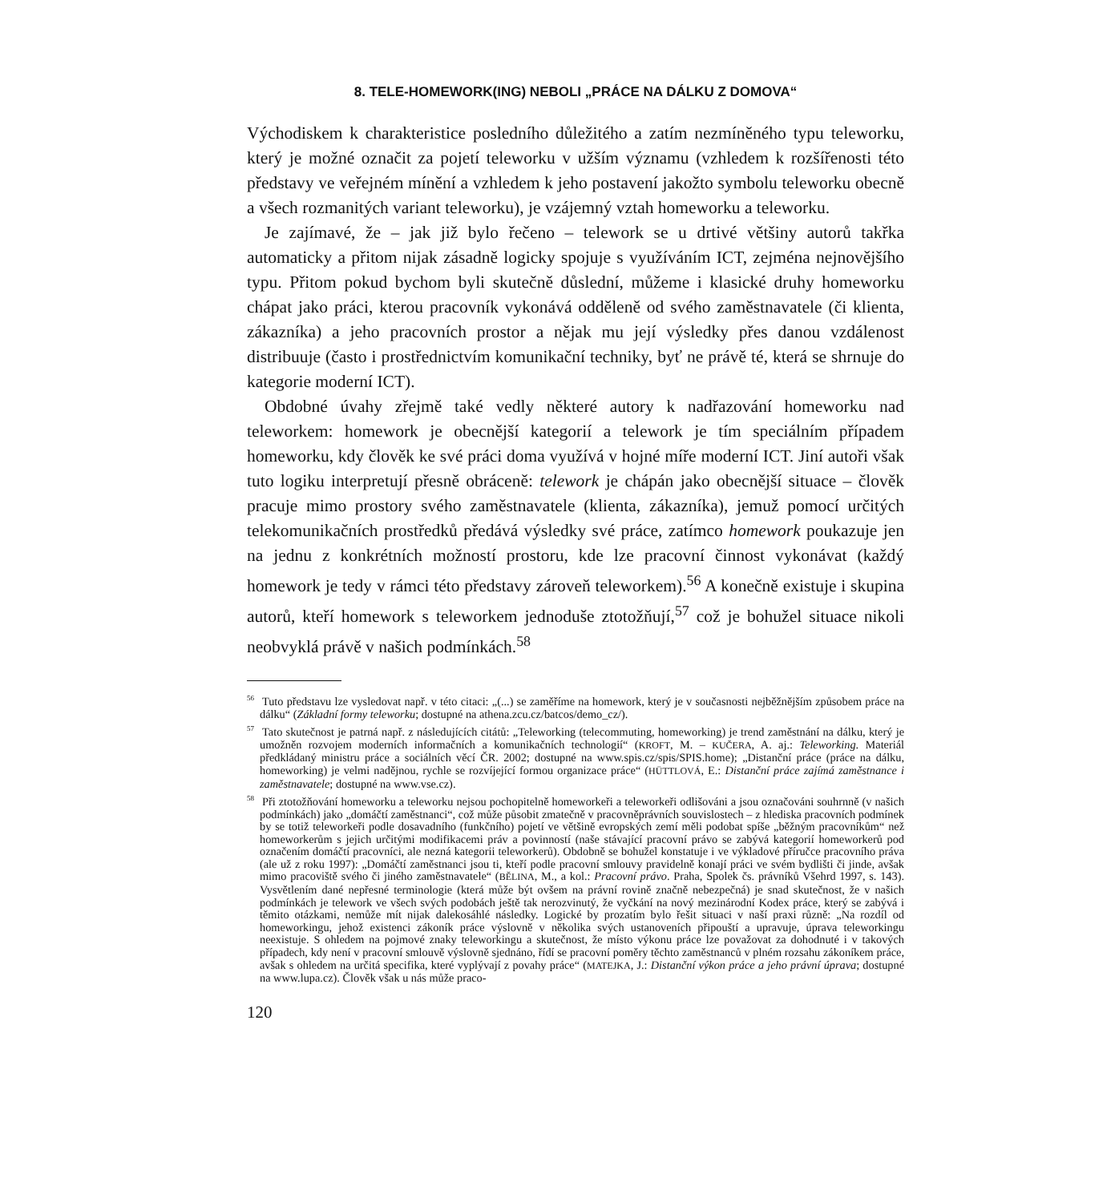8. TELE-HOMEWORK(ING) NEBOLI „PRÁCE NA DÁLKU Z DOMOVA“
Východiskem k charakteristice posledního důležitého a zatím nezmíněného typu teleworku, který je možné označit za pojetí teleworku v užším významu (vzhledem k rozšířenosti této představy ve veřejném mínění a vzhledem k jeho postavení jakožto symbolu teleworku obecně a všech rozmanitých variant teleworku), je vzájemný vztah homeworku a teleworku.
Je zajímavé, že – jak již bylo řečeno – telework se u drtivé většiny autorů takřka automaticky a přitom nijak zásadně logicky spojuje s využíváním ICT, zejména nejnovějšího typu. Přitom pokud bychom byli skutečně důslední, můžeme i klasické druhy homeworku chápat jako práci, kterou pracovník vykonává odděleně od svého zaměstnavatele (či klienta, zákazníka) a jeho pracovních prostor a nějak mu její výsledky přes danou vzdálenost distribuuje (často i prostřednictvím komunikační techniky, byť ne právě té, která se shrnuje do kategorie moderní ICT).
Obdobné úvahy zřejmě také vedly některé autory k nadřazování homeworku nad teleworkem: homework je obecnější kategorií a telework je tím speciálním případem homeworku, kdy člověk ke své práci doma využívá v hojné míře moderní ICT. Jiní autoři však tuto logiku interpretují přesně obráceně: telework je chápán jako obecnější situace – člověk pracuje mimo prostory svého zaměstnavatele (klienta, zákazníka), jemuž pomocí určitých telekomunikačních prostředků předává výsledky své práce, zatímco homework poukazuje jen na jednu z konkrétních možností prostoru, kde lze pracovní činnost vykonávat (každý homework je tedy v rámci této představy zároveň teleworkem).<sup>56</sup> A konečně existuje i skupina autorů, kteří homework s teleworkem jednoduše ztotožňují,<sup>57</sup> což je bohužel situace nikoli neobvyklá právě v našich podmínkách.<sup>58</sup>
<sup>56</sup> Tuto představu lze vysledovat např. v této citaci: „(...) se zaměříme na homework, který je v současnosti nejběžnějším způsobem práce na dálku“ (Základní formy teleworku; dostupné na athena.zcu.cz/batcos/demo_cz/).
<sup>57</sup> Tato skutečnost je patrná např. z následujících citátů: „Teleworking (telecommuting, homeworking) je trend zaměstnání na dálku, který je umožněn rozvojem moderních informačních a komunikačních technologií“ (KROFT, M. – KUČERA, A. aj.: Teleworking. Materiál předkládaný ministru práce a sociálních věcí ČR. 2002; dostupné na www.spis.cz/spis/SPIS.home); „Distanční práce (práce na dálku, homeworking) je velmi nadějnou, rychle se rozvíjející formou organizace práce“ (HÜTTLOVÁ, E.: Distanční práce zajímá zaměstnance i zaměstnavatele; dostupné na www.vse.cz).
<sup>58</sup> Při ztotožňování homeworku a teleworku nejsou pochopitelně homeworkeři a teleworkeři odlišováni a jsou označováni souhrnně (v našich podmínkách) jako „domáčtí zaměstnanci“, což může působit zmatečně v pracovněprávních souvislostech – z hlediska pracovních podmínek by se totiž teleworkeři podle dosavadního (funkčního) pojetí ve většině evropských zemí měli podobat spíše „běžným pracovníkům“ než homeworkerům s jejich určitými modifikacemi práv a povinností (naše stávající pracovní právo se zabývá kategorií homeworkerů pod označením domáčtí pracovníci, ale nezná kategorii teleworkerů). Obdobně se bohužel konstatuje i ve výkladové příručce pracovního práva (ale už z roku 1997): „Domáčtí zaměstnanci jsou ti, kteří podle pracovní smlouvy pravidelně konají práci ve svém bydlišti či jinde, avšak mimo pracoviště svého či jiného zaměstnavatele“ (BĚLINA, M., a kol.: Pracovní právo. Praha, Spolek čs. právníků Všehrd 1997, s. 143). Vysvětlením dané nepřesné terminologie (která může být ovšem na právní rovině značně nebezpečná) je snad skutečnost, že v našich podmínkách je telework ve všech svých podobách ještě tak nerozvinutý, že vyčkání na nový mezinárodní Kodex práce, který se zabývá i těmito otázkami, nemůže mít nijak dalekosáhlé následky. Logické by prozatím bylo řešit situaci v naší praxi různě: „Na rozdíl od homeworkingu, jehož existenci zákoník práce výslovně v několika svých ustanoveních připouští a upravuje, úprava teleworkingu neexistuje. S ohledem na pojmové znaky teleworkingu a skutečnost, že místo výkonu práce lze považovat za dohodnuté i v takových případech, kdy není v pracovní smlouvě výslovně sjednáno, řídí se pracovní poměry těchto zaměstnanců v plném rozsahu zákoníkem práce, avšak s ohledem na určitá specifika, které vyplývají z povahy práce“ (MATEJKA, J.: Distanční výkon práce a jeho právní úprava; dostupné na www.lupa.cz). Člověk však u nás může praco-
120